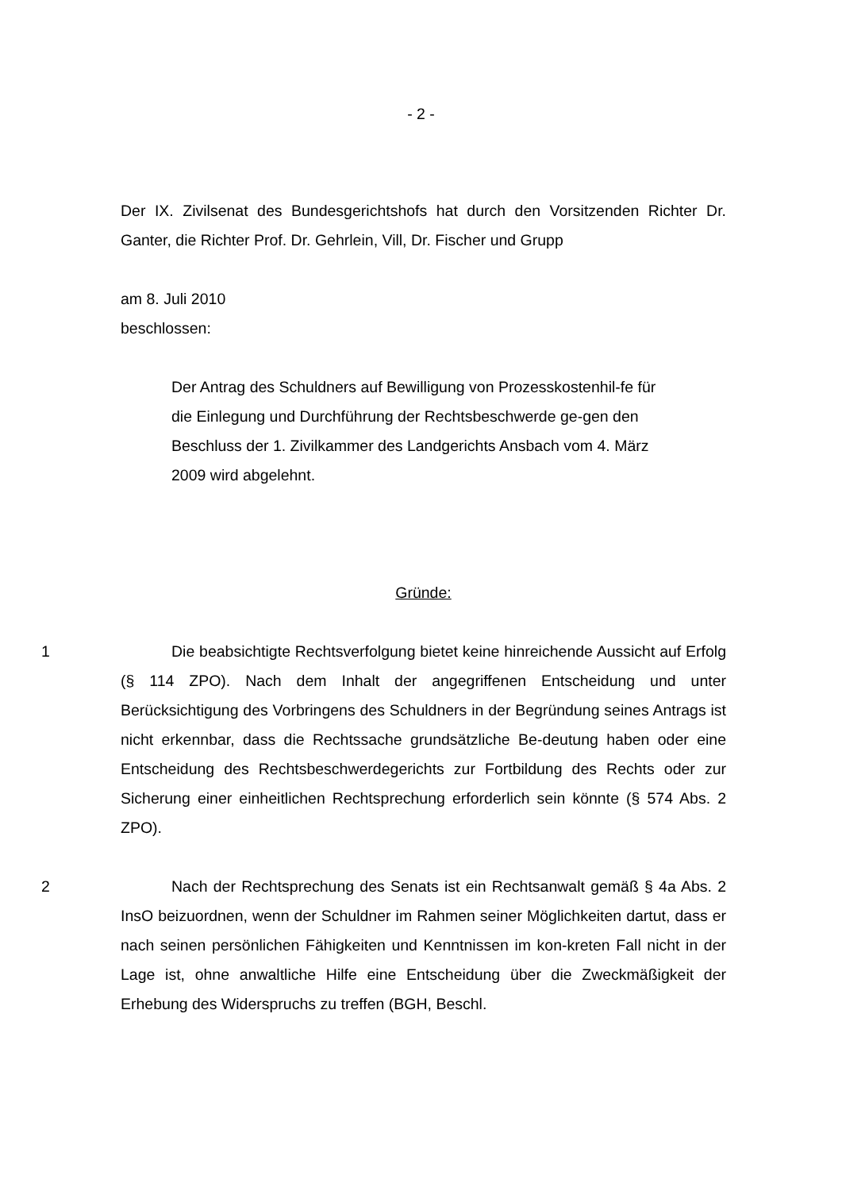- 2 -
Der IX. Zivilsenat des Bundesgerichtshofs hat durch den Vorsitzenden Richter Dr. Ganter, die Richter Prof. Dr. Gehrlein, Vill, Dr. Fischer und Grupp
am 8. Juli 2010
beschlossen:
Der Antrag des Schuldners auf Bewilligung von Prozesskostenhil-fe für die Einlegung und Durchführung der Rechtsbeschwerde ge-gen den Beschluss der 1. Zivilkammer des Landgerichts Ansbach vom 4. März 2009 wird abgelehnt.
Gründe:
1 Die beabsichtigte Rechtsverfolgung bietet keine hinreichende Aussicht auf Erfolg (§ 114 ZPO). Nach dem Inhalt der angegriffenen Entscheidung und unter Berücksichtigung des Vorbringens des Schuldners in der Begründung seines Antrags ist nicht erkennbar, dass die Rechtssache grundsätzliche Be-deutung haben oder eine Entscheidung des Rechtsbeschwerdegerichts zur Fortbildung des Rechts oder zur Sicherung einer einheitlichen Rechtsprechung erforderlich sein könnte (§ 574 Abs. 2 ZPO).
2 Nach der Rechtsprechung des Senats ist ein Rechtsanwalt gemäß § 4a Abs. 2 InsO beizuordnen, wenn der Schuldner im Rahmen seiner Möglichkeiten dartut, dass er nach seinen persönlichen Fähigkeiten und Kenntnissen im kon-kreten Fall nicht in der Lage ist, ohne anwaltliche Hilfe eine Entscheidung über die Zweckmäßigkeit der Erhebung des Widerspruchs zu treffen (BGH, Beschl.